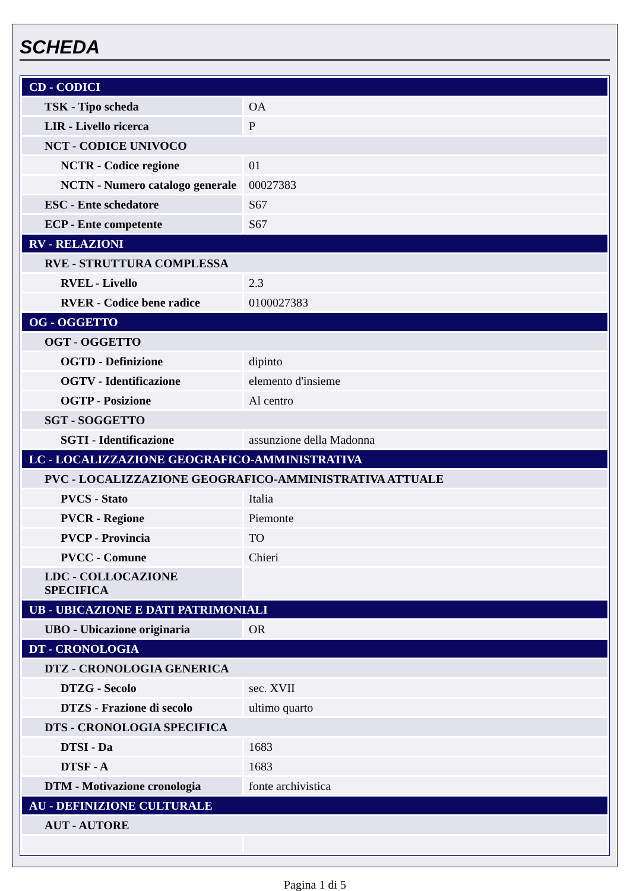SCHEDA
| CD - CODICI | |
| TSK - Tipo scheda | OA |
| LIR - Livello ricerca | P |
| NCT - CODICE UNIVOCO | |
| NCTR - Codice regione | 01 |
| NCTN - Numero catalogo generale | 00027383 |
| ESC - Ente schedatore | S67 |
| ECP - Ente competente | S67 |
| RV - RELAZIONI | |
| RVE - STRUTTURA COMPLESSA | |
| RVEL - Livello | 2.3 |
| RVER - Codice bene radice | 0100027383 |
| OG - OGGETTO | |
| OGT - OGGETTO | |
| OGTD - Definizione | dipinto |
| OGTV - Identificazione | elemento d'insieme |
| OGTP - Posizione | Al centro |
| SGT - SOGGETTO | |
| SGTI - Identificazione | assunzione della Madonna |
| LC - LOCALIZZAZIONE GEOGRAFICO-AMMINISTRATIVA | |
| PVC - LOCALIZZAZIONE GEOGRAFICO-AMMINISTRATIVA ATTUALE | |
| PVCS - Stato | Italia |
| PVCR - Regione | Piemonte |
| PVCP - Provincia | TO |
| PVCC - Comune | Chieri |
| LDC - COLLOCAZIONE SPECIFICA | |
| UB - UBICAZIONE E DATI PATRIMONIALI | |
| UBO - Ubicazione originaria | OR |
| DT - CRONOLOGIA | |
| DTZ - CRONOLOGIA GENERICA | |
| DTZG - Secolo | sec. XVII |
| DTZS - Frazione di secolo | ultimo quarto |
| DTS - CRONOLOGIA SPECIFICA | |
| DTSI - Da | 1683 |
| DTSF - A | 1683 |
| DTM - Motivazione cronologia | fonte archivistica |
| AU - DEFINIZIONE CULTURALE | |
| AUT - AUTORE | |
Pagina 1 di 5